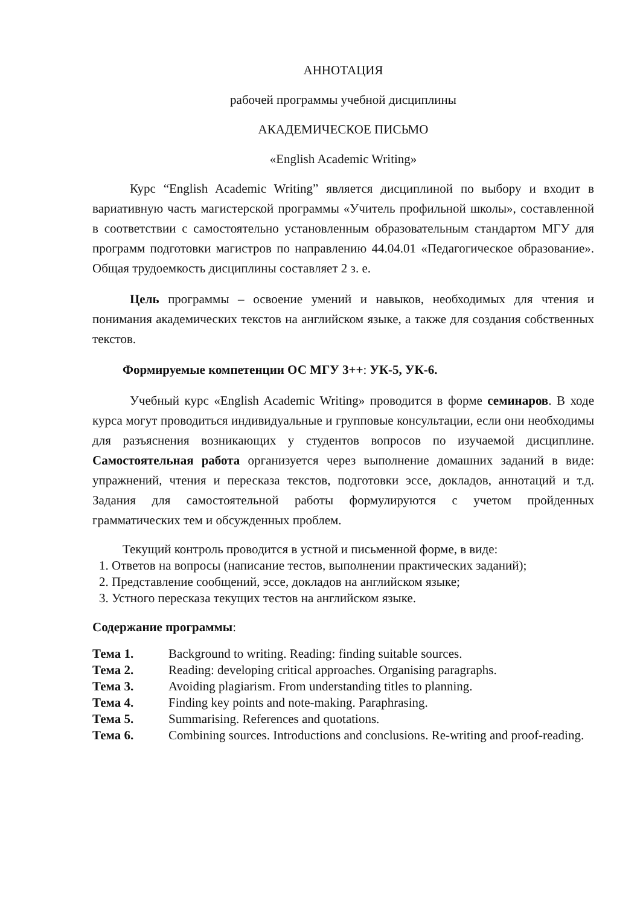АННОТАЦИЯ
рабочей программы учебной дисциплины
АКАДЕМИЧЕСКОЕ ПИСЬМО
«English Academic Writing»
Курс “English Academic Writing” является дисциплиной по выбору и входит в вариативную часть магистерской программы «Учитель профильной школы», составленной в соответствии с самостоятельно установленным образовательным стандартом МГУ для программ подготовки магистров по направлению 44.04.01 «Педагогическое образование». Общая трудоемкость дисциплины составляет 2 з. е.
Цель программы – освоение умений и навыков, необходимых для чтения и понимания академических текстов на английском языке, а также для создания собственных текстов.
Формируемые компетенции ОС МГУ 3++: УК-5, УК-6.
Учебный курс «English Academic Writing» проводится в форме семинаров. В ходе курса могут проводиться индивидуальные и групповые консультации, если они необходимы для разъяснения возникающих у студентов вопросов по изучаемой дисциплине. Самостоятельная работа организуется через выполнение домашних заданий в виде: упражнений, чтения и пересказа текстов, подготовки эссе, докладов, аннотаций и т.д. Задания для самостоятельной работы формулируются с учетом пройденных грамматических тем и обсужденных проблем.
Текущий контроль проводится в устной и письменной форме, в виде:
1. Ответов на вопросы (написание тестов, выполнении практических заданий);
2. Представление сообщений, эссе, докладов на английском языке;
3. Устного пересказа текущих тестов на английском языке.
Содержание программы:
| Тема 1. | Background to writing. Reading: finding suitable sources. |
| Тема 2. | Reading: developing critical approaches. Organising paragraphs. |
| Тема 3. | Avoiding plagiarism. From understanding titles to planning. |
| Тема 4. | Finding key points and note-making. Paraphrasing. |
| Тема 5. | Summarising. References and quotations. |
| Тема 6. | Combining sources. Introductions and conclusions. Re-writing and proof-reading. |